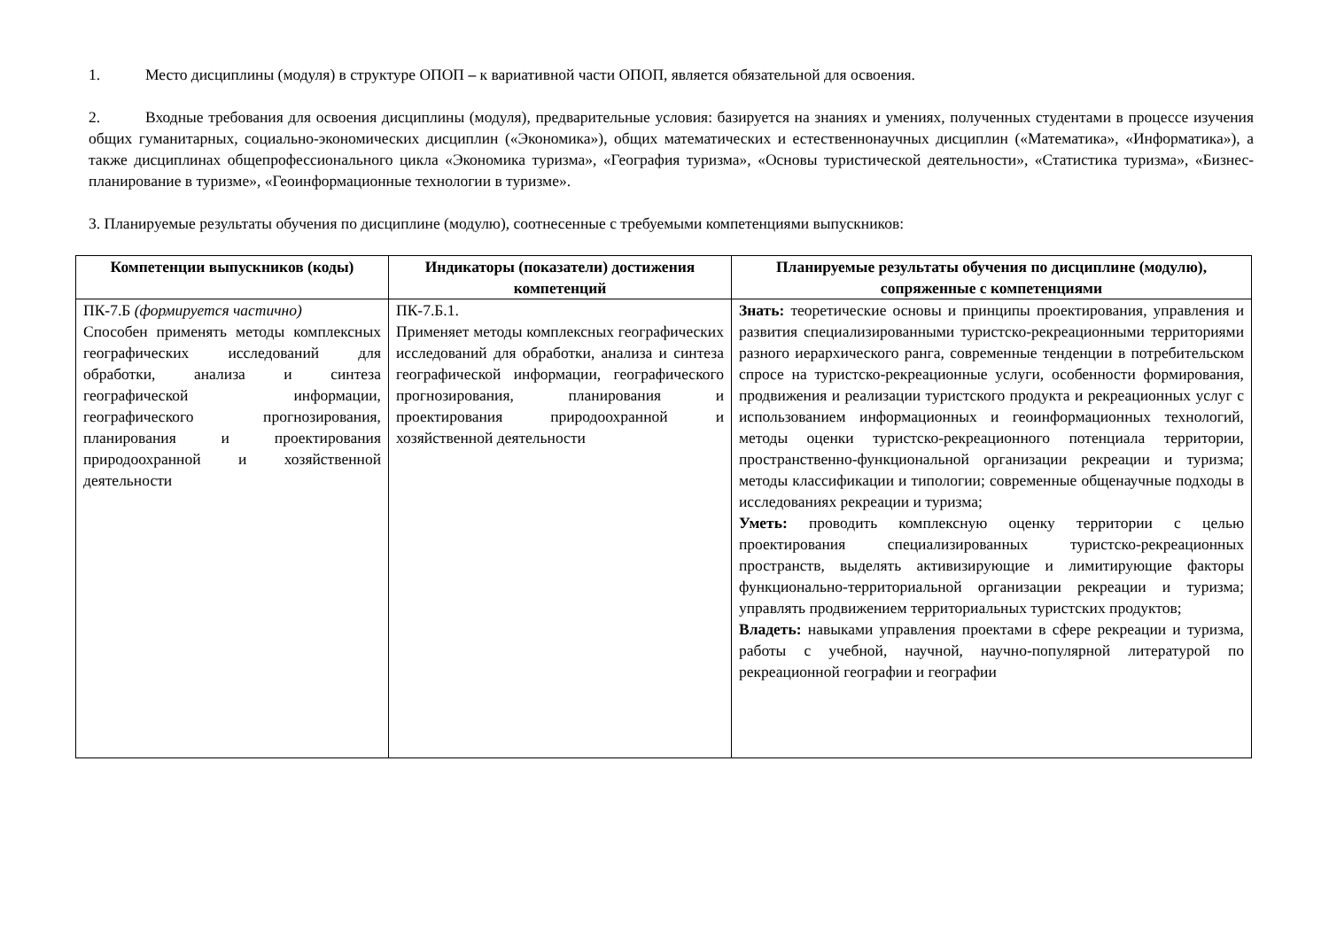1. Место дисциплины (модуля) в структуре ОПОП – к вариативной части ОПОП, является обязательной для освоения.
2. Входные требования для освоения дисциплины (модуля), предварительные условия: базируется на знаниях и умениях, полученных студентами в процессе изучения общих гуманитарных, социально-экономических дисциплин («Экономика»), общих математических и естественнонаучных дисциплин («Математика», «Информатика»), а также дисциплинах общепрофессионального цикла «Экономика туризма», «География туризма», «Основы туристической деятельности», «Статистика туризма», «Бизнес-планирование в туризме», «Геоинформационные технологии в туризме».
3. Планируемые результаты обучения по дисциплине (модулю), соотнесенные с требуемыми компетенциями выпускников:
| Компетенции выпускников (коды) | Индикаторы (показатели) достижения компетенций | Планируемые результаты обучения по дисциплине (модулю), сопряженные с компетенциями |
| --- | --- | --- |
| ПК-7.Б (формируется частично) Способен применять методы комплексных географических исследований для обработки, анализа и синтеза географической информации, географического прогнозирования, планирования и проектирования природоохранной и хозяйственной деятельности | ПК-7.Б.1. Применяет методы комплексных географических исследований для обработки, анализа и синтеза географической информации, географического прогнозирования, планирования и проектирования природоохранной и хозяйственной деятельности | Знать: теоретические основы и принципы проектирования, управления и развития специализированными туристско-рекреационными территориями разного иерархического ранга, современные тенденции в потребительском спросе на туристско-рекреационные услуги, особенности формирования, продвижения и реализации туристского продукта и рекреационных услуг с использованием информационных и геоинформационных технологий, методы оценки туристско-рекреационного потенциала территории, пространственно-функциональной организации рекреации и туризма; методы классификации и типологии; современные общенаучные подходы в исследованиях рекреации и туризма; Уметь: проводить комплексную оценку территории с целью проектирования специализированных туристско-рекреационных пространств, выделять активизирующие и лимитирующие факторы функционально-территориальной организации рекреации и туризма; управлять продвижением территориальных туристских продуктов; Владеть: навыками управления проектами в сфере рекреации и туризма, работы с учебной, научной, научно-популярной литературой по рекреационной географии и географии |